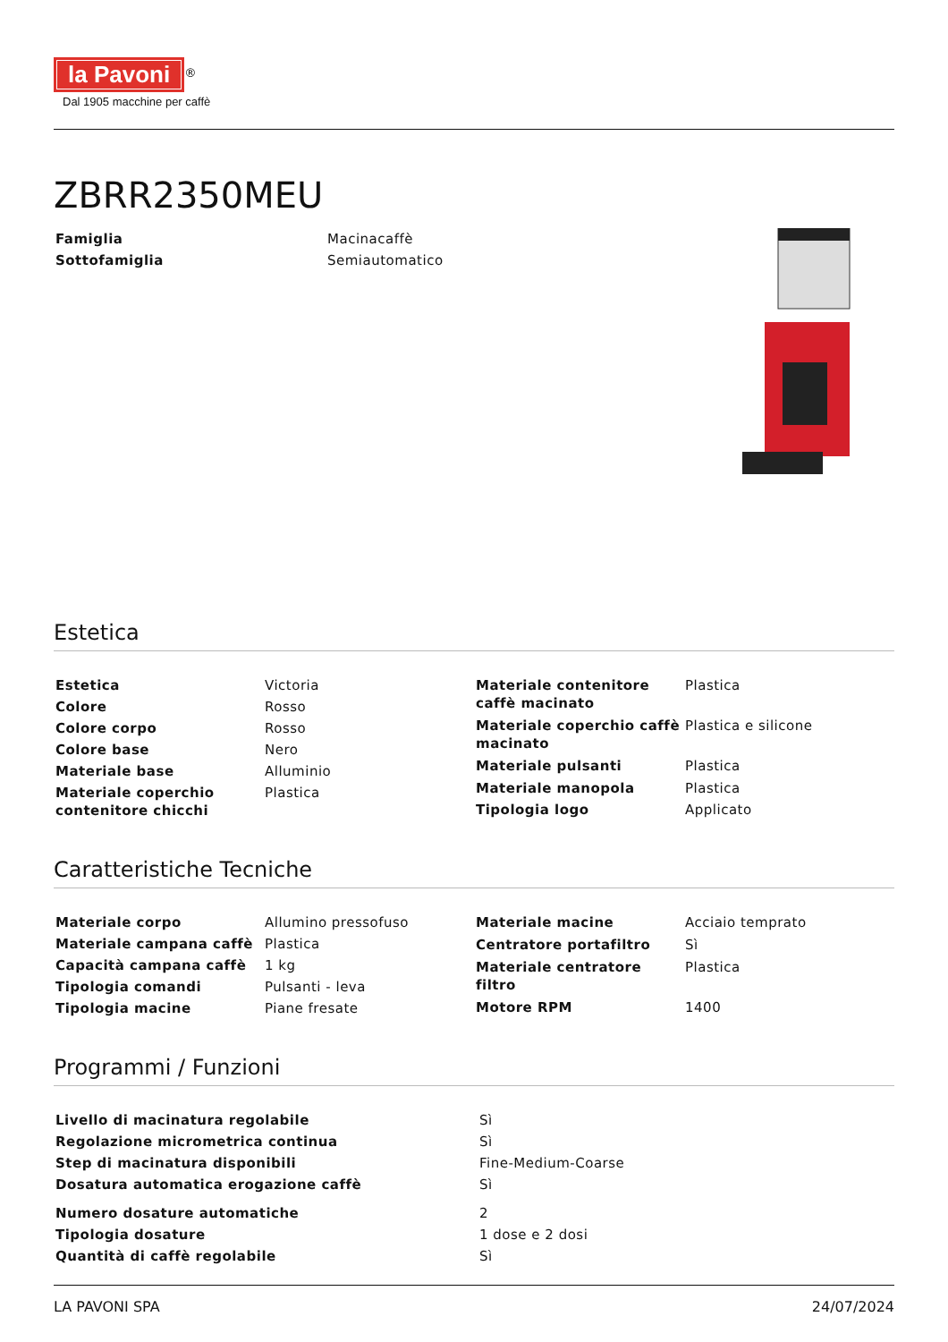la Pavoni<sup>®</sup>
Dal 1905 macchine per caffè
ZBRR2350MEU
| Famiglia | Macinacaffè |
| Sottofamiglia | Semiautomatico |
Estetica
| Estetica | Victoria |
| Colore | Rosso |
| Colore corpo | Rosso |
| Colore base | Nero |
| Materiale base | Alluminio |
| Materiale coperchio contenitore chicchi | Plastica |
| Materiale contenitore caffè macinato | Plastica |
| Materiale coperchio caffè macinato | Plastica e silicone |
| Materiale pulsanti | Plastica |
| Materiale manopola | Plastica |
| Tipologia logo | Applicato |
Caratteristiche Tecniche
| Materiale corpo | Allumino pressofuso |
| Materiale campana caffè | Plastica |
| Capacità campana caffè | 1 kg |
| Tipologia comandi | Pulsanti - leva |
| Tipologia macine | Piane fresate |
| Materiale macine | Acciaio temprato |
| Centratore portafiltro | Sì |
| Materiale centratore filtro | Plastica |
| Motore RPM | 1400 |
Programmi / Funzioni
| Livello di macinatura regolabile | Sì |
| Regolazione micrometrica continua | Sì |
| Step di macinatura disponibili | Fine-Medium-Coarse |
| Dosatura automatica erogazione caffè | Sì |
| Numero dosature automatiche | 2 |
| Tipologia dosature | 1 dose e 2 dosi |
| Quantità di caffè regolabile | Sì |
LA PAVONI SPA 24/07/2024